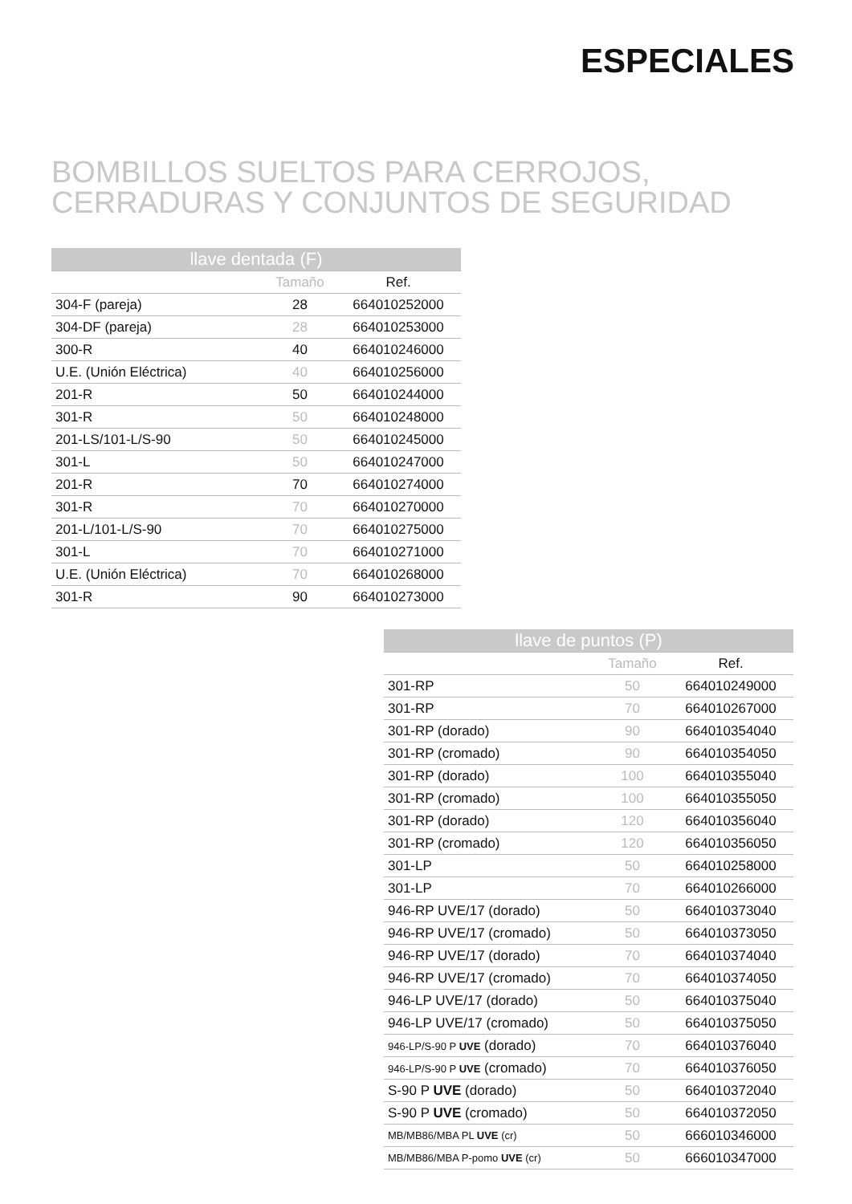ESPECIALES
BOMBILLOS SUELTOS PARA CERROJOS,
CERRADURAS Y CONJUNTOS DE SEGURIDAD
| llave dentada (F) | | |
| --- | --- | --- |
| | Tamaño | Ref. |
| 304-F (pareja) | 28 | 664010252000 |
| 304-DF (pareja) | 28 | 664010253000 |
| 300-R | 40 | 664010246000 |
| U.E. (Unión Eléctrica) | 40 | 664010256000 |
| 201-R | 50 | 664010244000 |
| 301-R | 50 | 664010248000 |
| 201-LS/101-L/S-90 | 50 | 664010245000 |
| 301-L | 50 | 664010247000 |
| 201-R | 70 | 664010274000 |
| 301-R | 70 | 664010270000 |
| 201-L/101-L/S-90 | 70 | 664010275000 |
| 301-L | 70 | 664010271000 |
| U.E. (Unión Eléctrica) | 70 | 664010268000 |
| 301-R | 90 | 664010273000 |
| llave de puntos (P) | | |
| --- | --- | --- |
| | Tamaño | Ref. |
| 301-RP | 50 | 664010249000 |
| 301-RP | 70 | 664010267000 |
| 301-RP (dorado) | 90 | 664010354040 |
| 301-RP (cromado) | 90 | 664010354050 |
| 301-RP (dorado) | 100 | 664010355040 |
| 301-RP (cromado) | 100 | 664010355050 |
| 301-RP (dorado) | 120 | 664010356040 |
| 301-RP (cromado) | 120 | 664010356050 |
| 301-LP | 50 | 664010258000 |
| 301-LP | 70 | 664010266000 |
| 946-RP UVE/17 (dorado) | 50 | 664010373040 |
| 946-RP UVE/17 (cromado) | 50 | 664010373050 |
| 946-RP UVE/17 (dorado) | 70 | 664010374040 |
| 946-RP UVE/17 (cromado) | 70 | 664010374050 |
| 946-LP UVE/17 (dorado) | 50 | 664010375040 |
| 946-LP UVE/17 (cromado) | 50 | 664010375050 |
| 946-LP/S-90 P UVE (dorado) | 70 | 664010376040 |
| 946-LP/S-90 P UVE (cromado) | 70 | 664010376050 |
| S-90 P UVE (dorado) | 50 | 664010372040 |
| S-90 P UVE (cromado) | 50 | 664010372050 |
| MB/MB86/MBA PL UVE (cr) | 50 | 666010346000 |
| MB/MB86/MBA P-pomo UVE (cr) | 50 | 666010347000 |